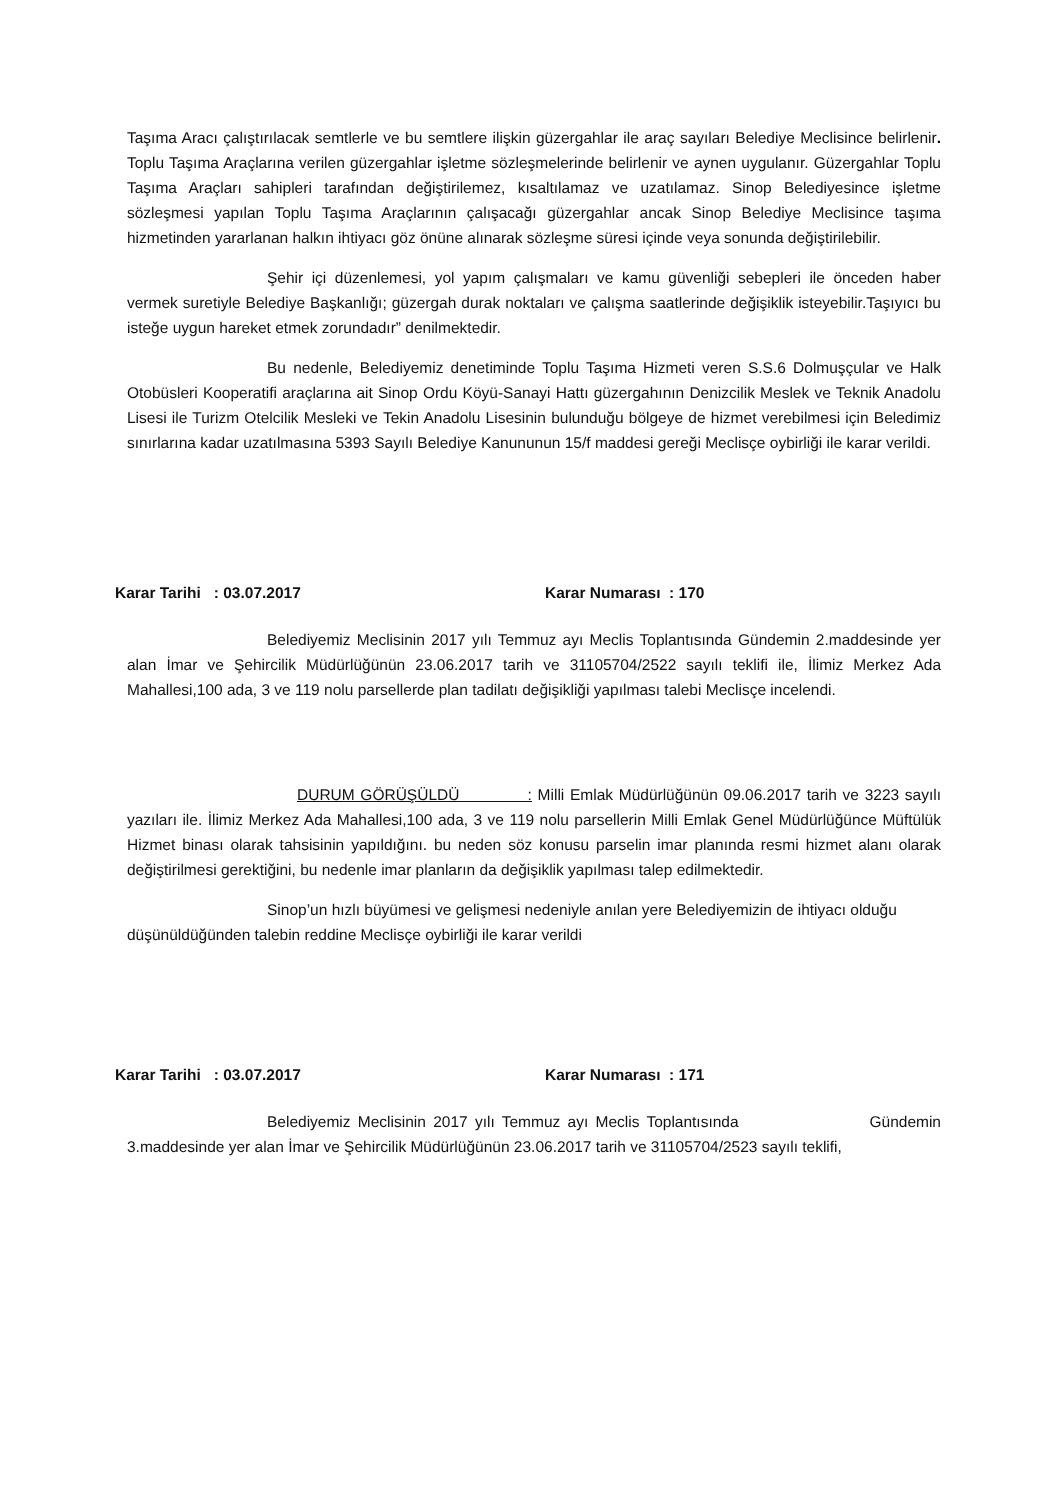Taşıma Aracı çalıştırılacak semtlerle ve bu semtlere ilişkin güzergahlar ile araç sayıları Belediye Meclisince belirlenir. Toplu Taşıma Araçlarına verilen güzergahlar işletme sözleşmelerinde belirlenir ve aynen uygulanır. Güzergahlar Toplu Taşıma Araçları sahipleri tarafından değiştirilemez, kısaltılamaz ve uzatılamaz. Sinop Belediyesince işletme sözleşmesi yapılan Toplu Taşıma Araçlarının çalışacağı güzergahlar ancak Sinop Belediye Meclisince taşıma hizmetinden yararlanan halkın ihtiyacı göz önüne alınarak sözleşme süresi içinde veya sonunda değiştirilebilir.
Şehir içi düzenlemesi, yol yapım çalışmaları ve kamu güvenliği sebepleri ile önceden haber vermek suretiyle Belediye Başkanlığı; güzergah durak noktaları ve çalışma saatlerinde değişiklik isteyebilir.Taşıyıcı bu isteğe uygun hareket etmek zorundadır” denilmektedir.
Bu nedenle, Belediyemiz denetiminde Toplu Taşıma Hizmeti veren S.S.6 Dolmuşçular ve Halk Otobüsleri Kooperatifi araçlarına ait Sinop Ordu Köyü-Sanayi Hattı güzergahının Denizcilik Meslek ve Teknik Anadolu Lisesi ile Turizm Otelcilik Mesleki ve Tekin Anadolu Lisesinin bulunduğu bölgeye de hizmet verebilmesi için Beledimiz sınırlarına kadar uzatılmasına 5393 Sayılı Belediye Kanununun 15/f maddesi gereği Meclisçe oybirliği ile karar verildi.
Karar Tarihi : 03.07.2017 Karar Numarası : 170
Belediyemiz Meclisinin 2017 yılı Temmuz ayı Meclis Toplantısında Gündemin 2.maddesinde yer alan İmar ve Şehircilik Müdürlüğünün 23.06.2017 tarih ve 31105704/2522 sayılı teklifi ile, İlimiz Merkez Ada Mahallesi,100 ada, 3 ve 119 nolu parsellerde plan tadilatı değişikliği yapılması talebi Meclisçe incelendi.
DURUM GÖRÜŞÜLDÜ : Milli Emlak Müdürlüğünün 09.06.2017 tarih ve 3223 sayılı yazıları ile. İlimiz Merkez Ada Mahallesi,100 ada, 3 ve 119 nolu parsellerin Milli Emlak Genel Müdürlüğünce Müftülük Hizmet binası olarak tahsisinin yapıldığını. bu neden söz konusu parselin imar planında resmi hizmet alanı olarak değiştirilmesi gerektiğini, bu nedenle imar planların da değişiklik yapılması talep edilmektedir.
Sinop’un hızlı büyümesi ve gelişmesi nedeniyle anılan yere Belediyemizin de ihtiyacı olduğu düşünüldüğünden talebin reddine Meclisçe oybirliği ile karar verildi
Karar Tarihi : 03.07.2017 Karar Numarası : 171
Belediyemiz Meclisinin 2017 yılı Temmuz ayı Meclis Toplantısında Gündemin 3.maddesinde yer alan İmar ve Şehircilik Müdürlüğünün 23.06.2017 tarih ve 31105704/2523 sayılı teklifi,